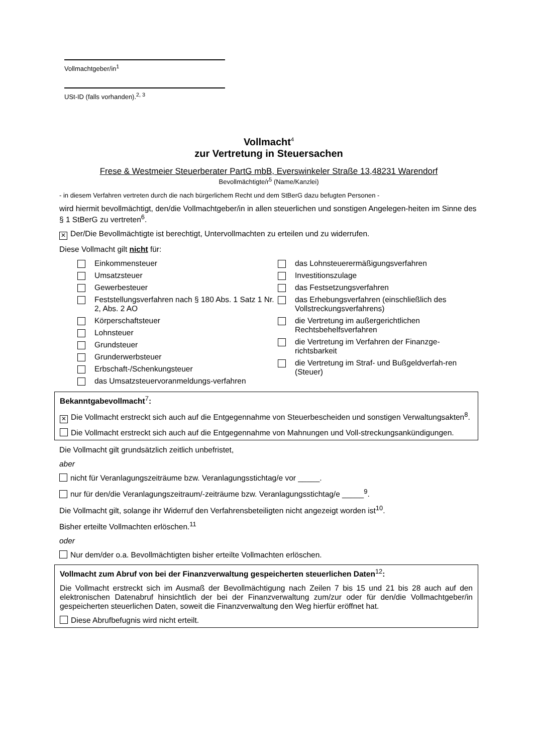Vollmachtgeber/in<sup>1</sup>
USt-ID (falls vorhanden).<sup>2, 3</sup>
Vollmacht<sup>4</sup>
zur Vertretung in Steuersachen
Frese & Westmeier Steuerberater PartG mbB, Everswinkeler Straße 13,48231 Warendorf
Bevollmächtigte/r<sup>5</sup> (Name/Kanzlei)
- in diesem Verfahren vertreten durch die nach bürgerlichem Recht und dem StBerG dazu befugten Personen -
wird hiermit bevollmächtigt, den/die Vollmachtgeber/in in allen steuerlichen und sonstigen Angelegen-heiten im Sinne des § 1 StBerG zu vertreten<sup>6</sup>.
✕ Der/Die Bevollmächtigte ist berechtigt, Untervollmachten zu erteilen und zu widerrufen.
Diese Vollmacht gilt nicht für:
Einkommensteuer
Umsatzsteuer
Gewerbesteuer
Feststellungsverfahren nach § 180 Abs. 1 Satz 1 Nr. 2, Abs. 2 AO
Körperschaftsteuer
Lohnsteuer
Grundsteuer
Grunderwerbsteuer
Erbschaft-/Schenkungsteuer
das Umsatzsteuervoranmeldungs-verfahren
das Lohnsteuerermäßigungsverfahren
Investitionszulage
das Festsetzungsverfahren
das Erhebungsverfahren (einschließlich des Vollstreckungsverfahrens)
die Vertretung im außergerichtlichen Rechtsbehelfsverfahren
die Vertretung im Verfahren der Finanzge-richtsbarkeit
die Vertretung im Straf- und Bußgeldverfah-ren (Steuer)
Bekanntgabevollmacht<sup>7</sup>:
✕ Die Vollmacht erstreckt sich auch auf die Entgegennahme von Steuerbescheiden und sonstigen Verwaltungsakten<sup>8</sup>.
Die Vollmacht erstreckt sich auch auf die Entgegennahme von Mahnungen und Voll-streckungsankündigungen.
Die Vollmacht gilt grundsätzlich zeitlich unbefristet,
aber
nicht für Veranlagungszeiträume bzw. Veranlagungsstichtag/e vor _____.
nur für den/die Veranlagungszeitraum/-zeiträume bzw. Veranlagungsstichtag/e _____<sup>9</sup>.
Die Vollmacht gilt, solange ihr Widerruf den Verfahrensbeteiligten nicht angezeigt worden ist<sup>10</sup>.
Bisher erteilte Vollmachten erlöschen.<sup>11</sup>
oder
Nur dem/der o.a. Bevollmächtigten bisher erteilte Vollmachten erlöschen.
Vollmacht zum Abruf von bei der Finanzverwaltung gespeicherten steuerlichen Daten<sup>12</sup>:
Die Vollmacht erstreckt sich im Ausmaß der Bevollmächtigung nach Zeilen 7 bis 15 und 21 bis 28 auch auf den elektronischen Datenabruf hinsichtlich der bei der Finanzverwaltung zum/zur oder für den/die Vollmachtgeber/in gespeicherten steuerlichen Daten, soweit die Finanzverwaltung den Weg hierfür eröffnet hat.
Diese Abrufbefugnis wird nicht erteilt.